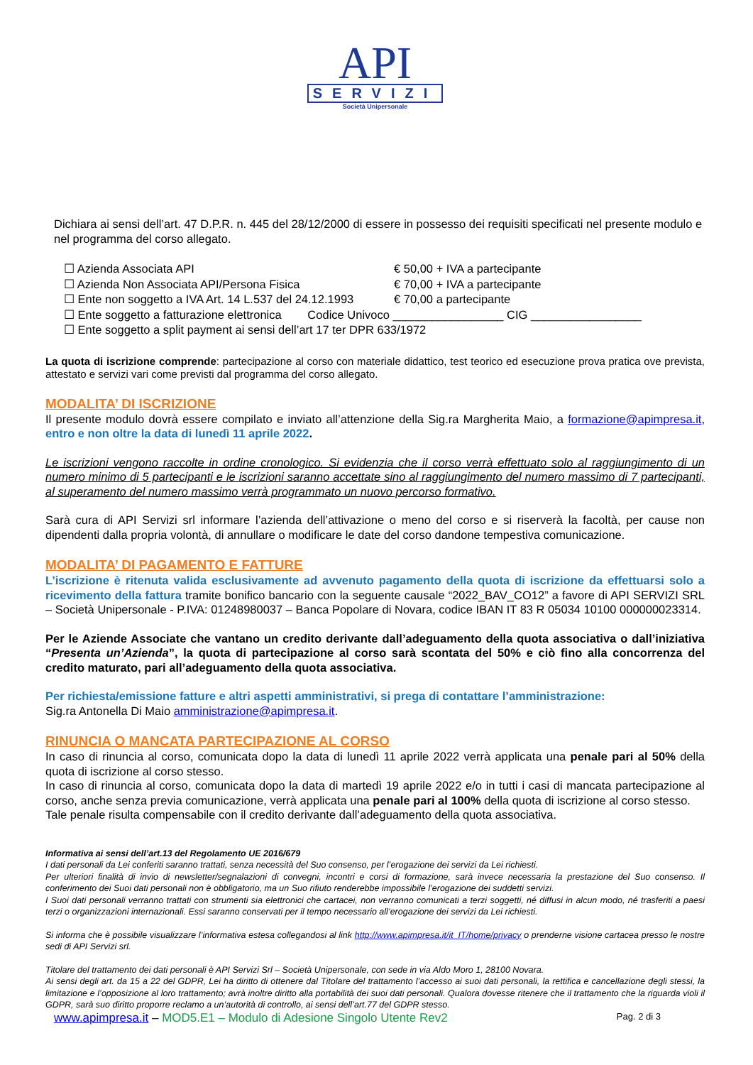API
SERVIZI
Società Unipersonale
Dichiara ai sensi dell’art. 47 D.P.R. n. 445 del 28/12/2000 di essere in possesso dei requisiti specificati nel presente modulo e nel programma del corso allegato.
☐ Azienda Associata API € 50,00 + IVA a partecipante
☐ Azienda Non Associata API/Persona Fisica € 70,00 + IVA a partecipante
☐ Ente non soggetto a IVA Art. 14 L.537 del 24.12.1993 € 70,00 a partecipante
☐ Ente soggetto a fatturazione elettronica Codice Univoco _________________ CIG _________________
☐ Ente soggetto a split payment ai sensi dell’art 17 ter DPR 633/1972
La quota di iscrizione comprende: partecipazione al corso con materiale didattico, test teorico ed esecuzione prova pratica ove prevista, attestato e servizi vari come previsti dal programma del corso allegato.
MODALITA’ DI ISCRIZIONE
Il presente modulo dovrà essere compilato e inviato all’attenzione della Sig.ra Margherita Maio, a formazione@apimpresa.it, entro e non oltre la data di lunedì 11 aprile 2022.
Le iscrizioni vengono raccolte in ordine cronologico. Si evidenzia che il corso verrà effettuato solo al raggiungimento di un numero minimo di 5 partecipanti e le iscrizioni saranno accettate sino al raggiungimento del numero massimo di 7 partecipanti, al superamento del numero massimo verrà programmato un nuovo percorso formativo.
Sarà cura di API Servizi srl informare l’azienda dell’attivazione o meno del corso e si riserverà la facoltà, per cause non dipendenti dalla propria volontà, di annullare o modificare le date del corso dandone tempestiva comunicazione.
MODALITA’ DI PAGAMENTO E FATTURE
L’iscrizione è ritenuta valida esclusivamente ad avvenuto pagamento della quota di iscrizione da effettuarsi solo a ricevimento della fattura tramite bonifico bancario con la seguente causale “2022_BAV_CO12” a favore di API SERVIZI SRL – Società Unipersonale - P.IVA: 01248980037 – Banca Popolare di Novara, codice IBAN IT 83 R 05034 10100 000000023314.
Per le Aziende Associate che vantano un credito derivante dall’adeguamento della quota associativa o dall’iniziativa “Presenta un’Azienda”, la quota di partecipazione al corso sarà scontata del 50% e ciò fino alla concorrenza del credito maturato, pari all’adeguamento della quota associativa.
Per richiesta/emissione fatture e altri aspetti amministrativi, si prega di contattare l’amministrazione:
Sig.ra Antonella Di Maio amministrazione@apimpresa.it.
RINUNCIA O MANCATA PARTECIPAZIONE AL CORSO
In caso di rinuncia al corso, comunicata dopo la data di lunedì 11 aprile 2022 verrà applicata una penale pari al 50% della quota di iscrizione al corso stesso.
In caso di rinuncia al corso, comunicata dopo la data di martedì 19 aprile 2022 e/o in tutti i casi di mancata partecipazione al corso, anche senza previa comunicazione, verrà applicata una penale pari al 100% della quota di iscrizione al corso stesso.
Tale penale risulta compensabile con il credito derivante dall’adeguamento della quota associativa.
Informativa ai sensi dell’art.13 del Regolamento UE 2016/679
I dati personali da Lei conferiti saranno trattati, senza necessità del Suo consenso, per l’erogazione dei servizi da Lei richiesti.
Per ulteriori finalità di invio di newsletter/segnalazioni di convegni, incontri e corsi di formazione, sarà invece necessaria la prestazione del Suo consenso. Il conferimento dei Suoi dati personali non è obbligatorio, ma un Suo rifiuto renderebbe impossibile l’erogazione dei suddetti servizi.
I Suoi dati personali verranno trattati con strumenti sia elettronici che cartacei, non verranno comunicati a terzi soggetti, né diffusi in alcun modo, né trasferiti a paesi terzi o organizzazioni internazionali. Essi saranno conservati per il tempo necessario all’erogazione dei servizi da Lei richiesti.
Si informa che è possibile visualizzare l’informativa estesa collegandosi al link http://www.apimpresa.it/it_IT/home/privacy o prenderne visione cartacea presso le nostre sedi di API Servizi srl.
Titolare del trattamento dei dati personali è API Servizi Srl – Società Unipersonale, con sede in via Aldo Moro 1, 28100 Novara.
Ai sensi degli art. da 15 a 22 del GDPR, Lei ha diritto di ottenere dal Titolare del trattamento l’accesso ai suoi dati personali, la rettifica e cancellazione degli stessi, la limitazione e l’opposizione al loro trattamento; avrà inoltre diritto alla portabilità dei suoi dati personali. Qualora dovesse ritenere che il trattamento che la riguarda violi il GDPR, sarà suo diritto proporre reclamo a un’autorità di controllo, ai sensi dell’art.77 del GDPR stesso.
www.apimpresa.it – MOD5.E1 – Modulo di Adesione Singolo Utente Rev2 Pag. 2 di 3